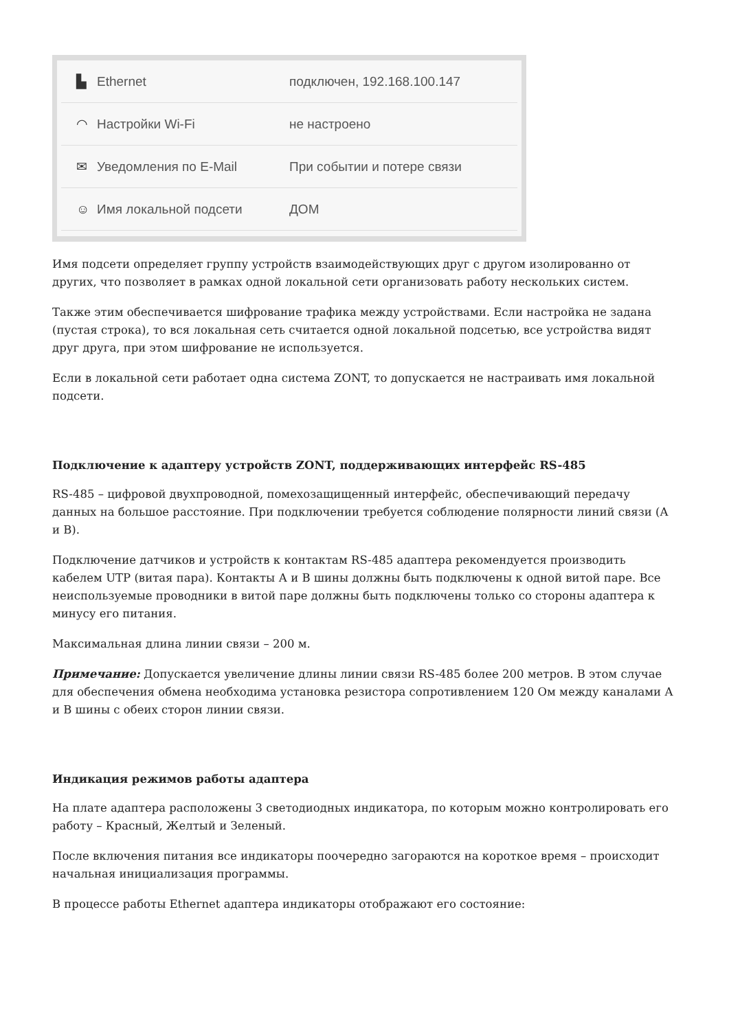▙ Ethernet подключен, 192.168.100.147
◠ Настройки Wi-Fi не настроено
✉ Уведомления по E-Mail При событии и потере связи
☺ Имя локальной подсети ДОМ
Имя подсети определяет группу устройств взаимодействующих друг с другом изолированно от других, что позволяет в рамках одной локальной сети организовать работу нескольких систем.
Также этим обеспечивается шифрование трафика между устройствами. Если настройка не задана (пустая строка), то вся локальная сеть считается одной локальной подсетью, все устройства видят друг друга, при этом шифрование не используется.
Если в локальной сети работает одна система ZONT, то допускается не настраивать имя локальной подсети.
Подключение к адаптеру устройств ZONT, поддерживающих интерфейс RS-485
RS-485 – цифровой двухпроводной, помехозащищенный интерфейс, обеспечивающий передачу данных на большое расстояние. При подключении требуется соблюдение полярности линий связи (А и В).
Подключение датчиков и устройств к контактам RS-485 адаптера рекомендуется производить кабелем UTP (витая пара). Контакты А и В шины должны быть подключены к одной витой паре. Все неиспользуемые проводники в витой паре должны быть подключены только со стороны адаптера к минусу его питания.
Максимальная длина линии связи – 200 м.
Примечание: Допускается увеличение длины линии связи RS-485 более 200 метров. В этом случае для обеспечения обмена необходима установка резистора сопротивлением 120 Ом между каналами А и В шины с обеих сторон линии связи.
Индикация режимов работы адаптера
На плате адаптера расположены 3 светодиодных индикатора, по которым можно контролировать его работу – Красный, Желтый и Зеленый.
После включения питания все индикаторы поочередно загораются на короткое время – происходит начальная инициализация программы.
В процессе работы Ethernet адаптера индикаторы отображают его состояние: